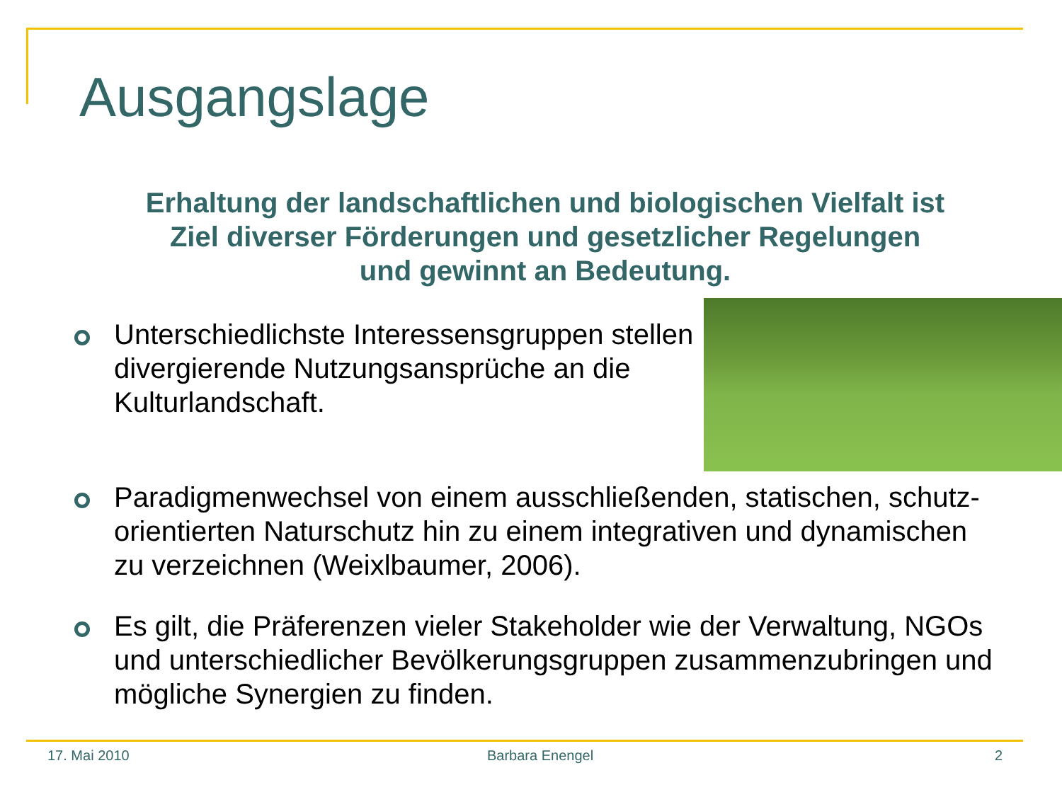Ausgangslage
Erhaltung der landschaftlichen und biologischen Vielfalt ist
Ziel diverser Förderungen und gesetzlicher Regelungen
und gewinnt an Bedeutung.
Unterschiedlichste Interessensgruppen stellen divergierende Nutzungsansprüche an die Kulturlandschaft.
Paradigmenwechsel von einem ausschließenden, statischen, schutz-orientierten Naturschutz hin zu einem integrativen und dynamischen zu verzeichnen (Weixlbaumer, 2006).
Es gilt, die Präferenzen vieler Stakeholder wie der Verwaltung, NGOs und unterschiedlicher Bevölkerungsgruppen zusammenzubringen und mögliche Synergien zu finden.
17. Mai 2010 Barbara Enengel 2